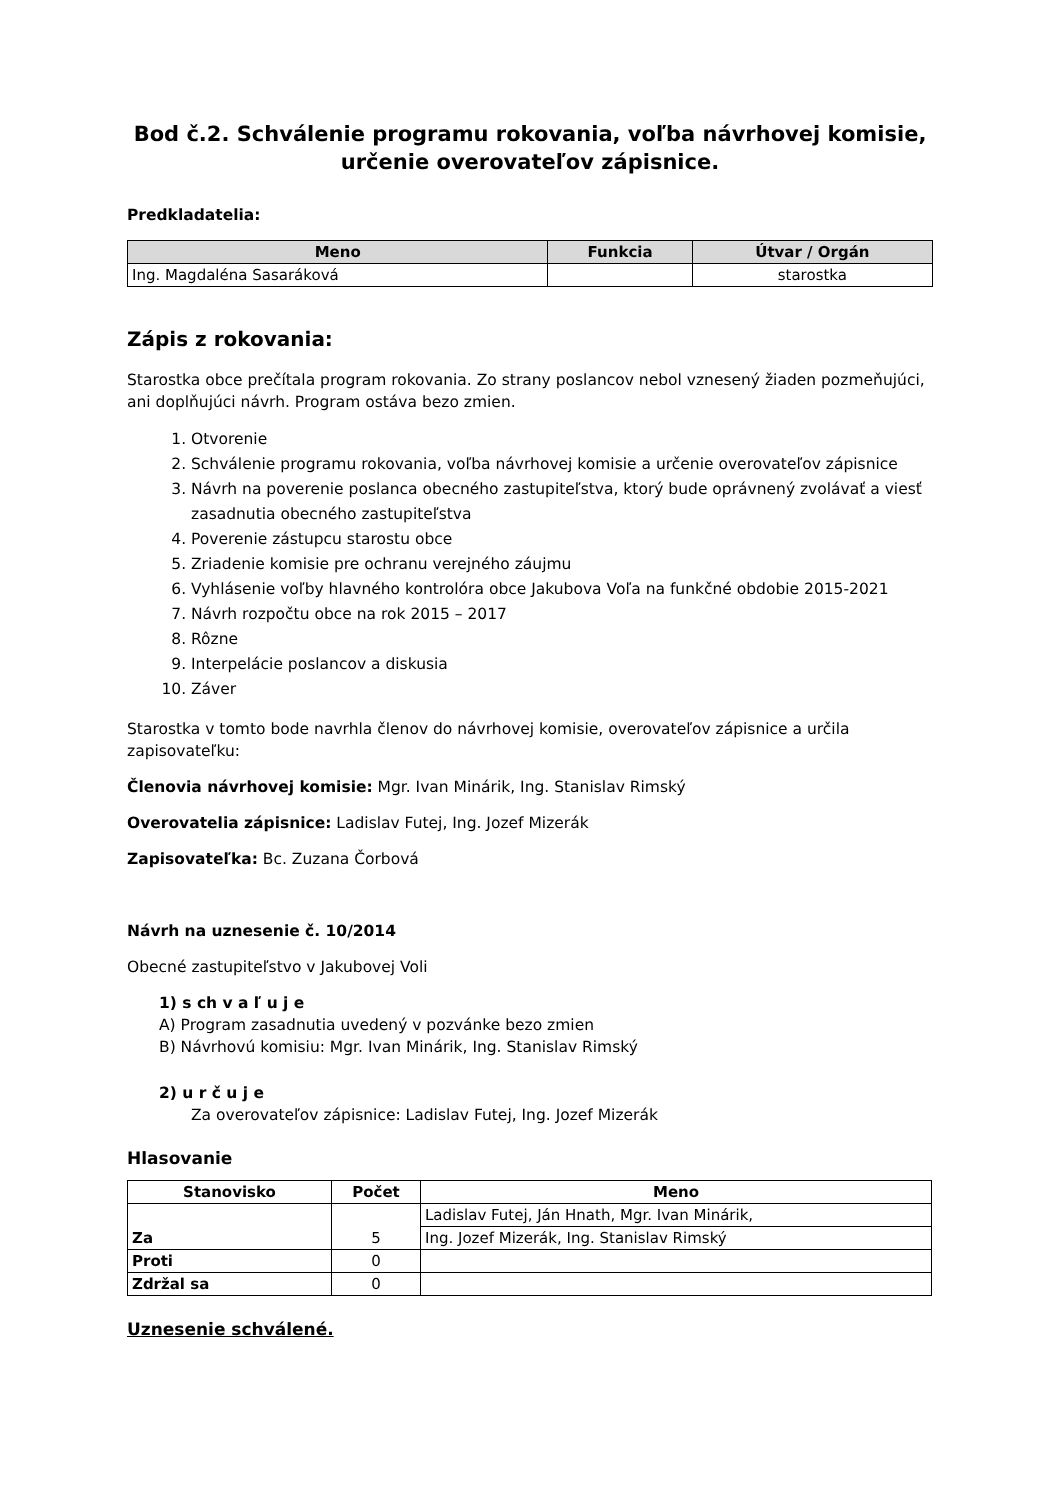Bod č.2. Schválenie programu rokovania, voľba návrhovej komisie, určenie overovateľov zápisnice.
Predkladatelia:
| Meno | Funkcia | Útvar / Orgán |
| --- | --- | --- |
| Ing. Magdaléna Sasaráková | | starostka |
Zápis z rokovania:
Starostka obce prečítala program rokovania. Zo strany poslancov nebol vznesený žiaden pozmeňujúci, ani doplňujúci návrh. Program ostáva bezo zmien.
1. Otvorenie
2. Schválenie programu rokovania, voľba návrhovej komisie a určenie overovateľov zápisnice
3. Návrh na poverenie poslanca obecného zastupiteľstva, ktorý bude oprávnený zvolávať a viesť zasadnutia obecného zastupiteľstva
4. Poverenie zástupcu starostu obce
5. Zriadenie komisie pre ochranu verejného záujmu
6. Vyhlásenie voľby hlavného kontrolóra obce Jakubova Voľa na funkčné obdobie 2015-2021
7. Návrh rozpočtu obce na rok 2015 – 2017
8. Rôzne
9. Interpelácie poslancov a diskusia
10. Záver
Starostka v tomto bode navrhla členov do návrhovej komisie, overovateľov zápisnice a určila zapisovateľku:
Členovia návrhovej komisie: Mgr. Ivan Minárik, Ing. Stanislav Rimský
Overovatelia zápisnice: Ladislav Futej, Ing. Jozef Mizerák
Zapisovateľka: Bc. Zuzana Čorbová
Návrh na uznesenie č. 10/2014
Obecné zastupiteľstvo v Jakubovej Voli
1) s ch v a ľ u j e
A) Program zasadnutia uvedený v pozvánke bezo zmien
B) Návrhovú komisiu: Mgr. Ivan Minárik, Ing. Stanislav Rimský
2) u r č u j e
Za overovateľov zápisnice: Ladislav Futej, Ing. Jozef Mizerák
Hlasovanie
| Stanovisko | Počet | Meno |
| --- | --- | --- |
| Za | 5 | Ladislav Futej, Ján Hnath, Mgr. Ivan Minárik, |
| | | Ing. Jozef Mizerák, Ing. Stanislav Rimský |
| Proti | 0 | |
| Zdržal sa | 0 | |
Uznesenie schválené.